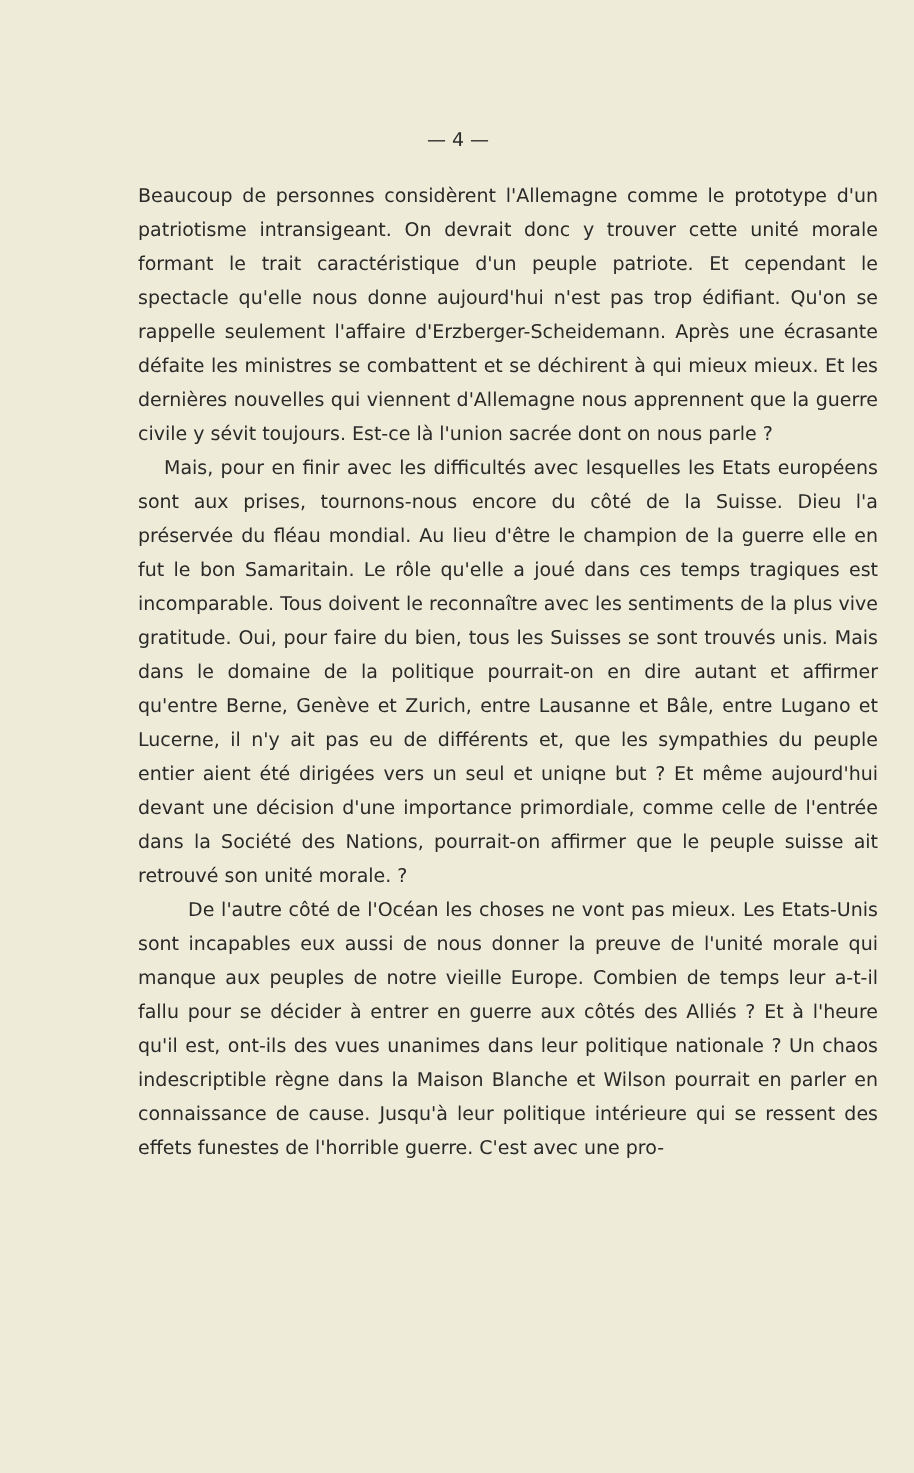— 4 —
Beaucoup de personnes considèrent l'Allemagne comme le prototype d'un patriotisme intransigeant. On devrait donc y trouver cette unité morale formant le trait caractéristique d'un peuple patriote. Et cependant le spectacle qu'elle nous donne aujourd'hui n'est pas trop édifiant. Qu'on se rappelle seulement l'affaire d'Erzberger-Scheidemann. Après une écrasante défaite les ministres se combattent et se déchirent à qui mieux mieux. Et les dernières nouvelles qui viennent d'Allemagne nous apprennent que la guerre civile y sévit toujours. Est-ce là l'union sacrée dont on nous parle ?
Mais, pour en finir avec les difficultés avec lesquelles les Etats européens sont aux prises, tournons-nous encore du côté de la Suisse. Dieu l'a préservée du fléau mondial. Au lieu d'être le champion de la guerre elle en fut le bon Samaritain. Le rôle qu'elle a joué dans ces temps tragiques est incomparable. Tous doivent le reconnaître avec les sentiments de la plus vive gratitude. Oui, pour faire du bien, tous les Suisses se sont trouvés unis. Mais dans le domaine de la politique pourrait-on en dire autant et affirmer qu'entre Berne, Genève et Zurich, entre Lausanne et Bâle, entre Lugano et Lucerne, il n'y ait pas eu de différents et, que les sympathies du peuple entier aient été dirigées vers un seul et uniqne but ? Et même aujourd'hui devant une décision d'une importance primordiale, comme celle de l'entrée dans la Société des Nations, pourrait-on affirmer que le peuple suisse ait retrouvé son unité morale. ?
De l'autre côté de l'Océan les choses ne vont pas mieux. Les Etats-Unis sont incapables eux aussi de nous donner la preuve de l'unité morale qui manque aux peuples de notre vieille Europe. Combien de temps leur a-t-il fallu pour se décider à entrer en guerre aux côtés des Alliés ? Et à l'heure qu'il est, ont-ils des vues unanimes dans leur politique nationale ? Un chaos indescriptible règne dans la Maison Blanche et Wilson pourrait en parler en connaissance de cause. Jusqu'à leur politique intérieure qui se ressent des effets funestes de l'horrible guerre. C'est avec une pro-